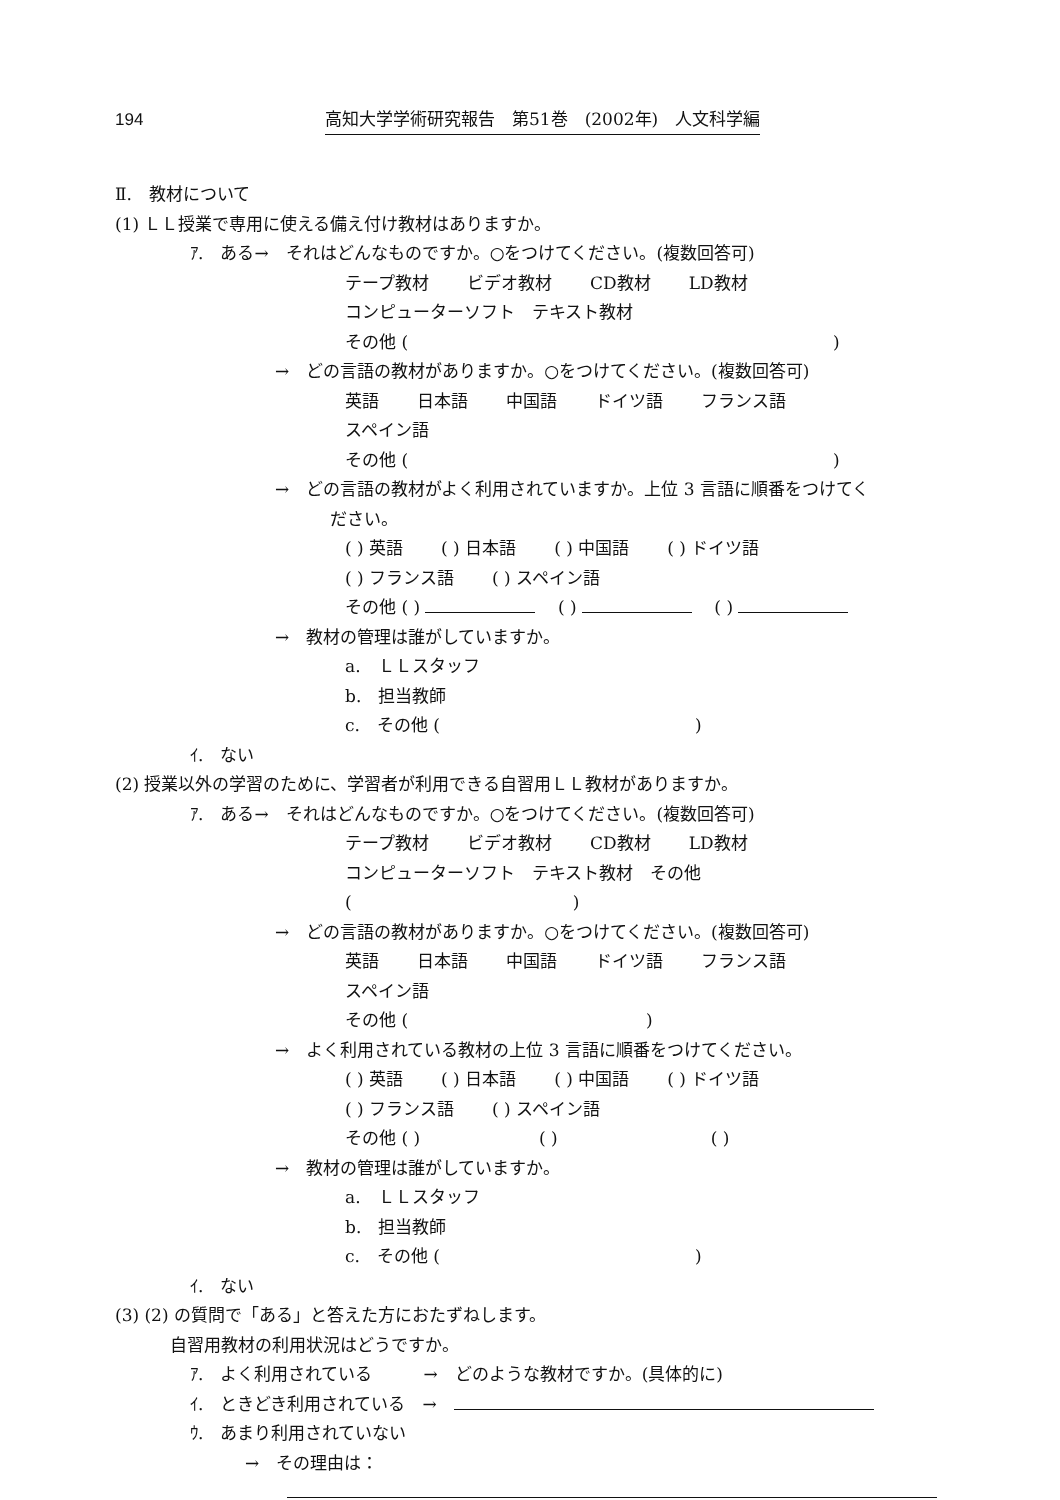194 高知大学学術研究報告　第51巻　(2002年)　人文科学編
Ⅱ.　教材について
(1) ＬＬ授業で専用に使える備え付け教材はありますか。
ｱ.　ある→　それはどんなものですか。○をつけてください。(複数回答可)
テープ教材 ビデオ教材 CD教材 LD教材
コンピューターソフト　テキスト教材
その他 (　　　　　　　　　　　　　　　　　　　　　　　　　)
→　どの言語の教材がありますか。○をつけてください。(複数回答可)
英語 日本語 中国語 ドイツ語 フランス語 スペイン語
その他 (　　　　　　　　　　　　　　　　　　　　　　　　　)
→　どの言語の教材がよく利用されていますか。上位 3 言語に順番をつけてく
ださい。
( ) 英語 ( ) 日本語 ( ) 中国語 ( ) ドイツ語
( ) フランス語 ( ) スペイン語
その他 ( ) 　 ( ) 　 ( )
→　教材の管理は誰がしていますか。
a.　ＬＬスタッフ
b.　担当教師
c.　その他 (　　　　　　　　　　　　　　　)
ｲ.　ない
(2) 授業以外の学習のために、学習者が利用できる自習用ＬＬ教材がありますか。
ｱ.　ある→　それはどんなものですか。○をつけてください。(複数回答可)
テープ教材 ビデオ教材 CD教材 LD教材
コンピューターソフト　テキスト教材　その他 (　　　　　　　　　　　　　)
→　どの言語の教材がありますか。○をつけてください。(複数回答可)
英語 日本語 中国語 ドイツ語 フランス語 スペイン語
その他 (　　　　　　　　　　　　　　)
→　よく利用されている教材の上位 3 言語に順番をつけてください。
( ) 英語 ( ) 日本語 ( ) 中国語 ( ) ドイツ語
( ) フランス語 ( ) スペイン語
その他 ( )　　　　　　　( )　　　　　　　　　( )
→　教材の管理は誰がしていますか。
a.　ＬＬスタッフ
b.　担当教師
c.　その他 (　　　　　　　　　　　　　　　)
ｲ.　ない
(3) (2) の質問で「ある」と答えた方におたずねします。
自習用教材の利用状況はどうですか。
ｱ.　よく利用されている　　　→　どのような教材ですか。(具体的に)
ｲ.　ときどき利用されている　→　
ｳ.　あまり利用されていない
→　その理由は：